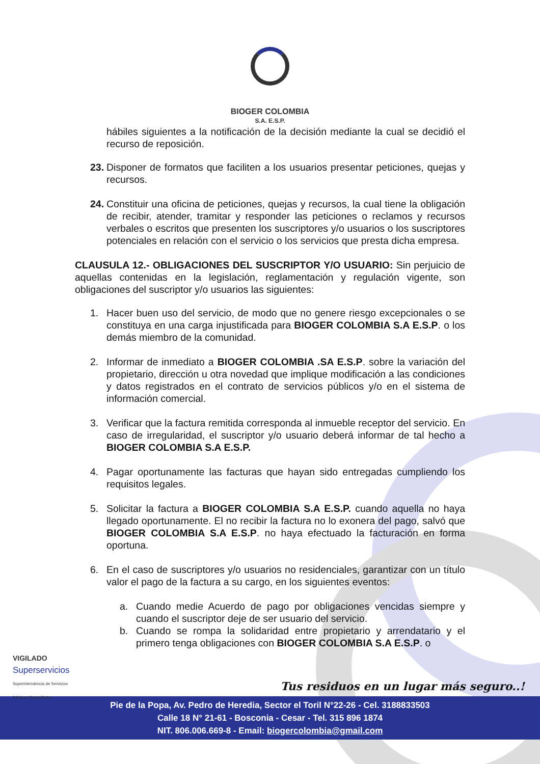BIOGER COLOMBIA
S.A. E.S.P.
hábiles siguientes a la notificación de la decisión mediante la cual se decidió el recurso de reposición.
23.
Disponer de formatos que faciliten a los usuarios presentar peticiones, quejas y recursos.
24.
Constituir una oficina de peticiones, quejas y recursos, la cual tiene la obligación de recibir, atender, tramitar y responder las peticiones o reclamos y recursos verbales o escritos que presenten los suscriptores y/o usuarios o los suscriptores potenciales en relación con el servicio o los servicios que presta dicha empresa.
CLAUSULA 12.- OBLIGACIONES DEL SUSCRIPTOR Y/O USUARIO: Sin perjuicio de aquellas contenidas en la legislación, reglamentación y regulación vigente, son obligaciones del suscriptor y/o usuarios las siguientes:
1. Hacer buen uso del servicio, de modo que no genere riesgo excepcionales o se constituya en una carga injustificada para BIOGER COLOMBIA S.A E.S.P. o los demás miembro de la comunidad.
2. Informar de inmediato a BIOGER COLOMBIA .SA E.S.P. sobre la variación del propietario, dirección u otra novedad que implique modificación a las condiciones y datos registrados en el contrato de servicios públicos y/o en el sistema de información comercial.
3. Verificar que la factura remitida corresponda al inmueble receptor del servicio. En caso de irregularidad, el suscriptor y/o usuario deberá informar de tal hecho a BIOGER COLOMBIA S.A E.S.P.
4. Pagar oportunamente las facturas que hayan sido entregadas cumpliendo los requisitos legales.
5. Solicitar la factura a BIOGER COLOMBIA S.A E.S.P. cuando aquella no haya llegado oportunamente. El no recibir la factura no lo exonera del pago, salvó que BIOGER COLOMBIA S.A E.S.P. no haya efectuado la facturación en forma oportuna.
6. En el caso de suscriptores y/o usuarios no residenciales, garantizar con un título valor el pago de la factura a su cargo, en los siguientes eventos:
a. Cuando medie Acuerdo de pago por obligaciones vencidas siempre y cuando el suscriptor deje de ser usuario del servicio.
b. Cuando se rompa la solidaridad entre propietario y arrendatario y el primero tenga obligaciones con BIOGER COLOMBIA S.A E.S.P. o
VIGILADO
Superservicios
Superintendencia de Servicios
Públicos Domiciliarios
Tus residuos en un lugar más seguro..!
Pie de la Popa, Av. Pedro de Heredia, Sector el Toril N°22-26 - Cel. 3188833503
Calle 18 N° 21-61 - Bosconia - Cesar - Tel. 315 896 1874
NIT. 806.006.669-8 - Email: biogercolombia@gmail.com